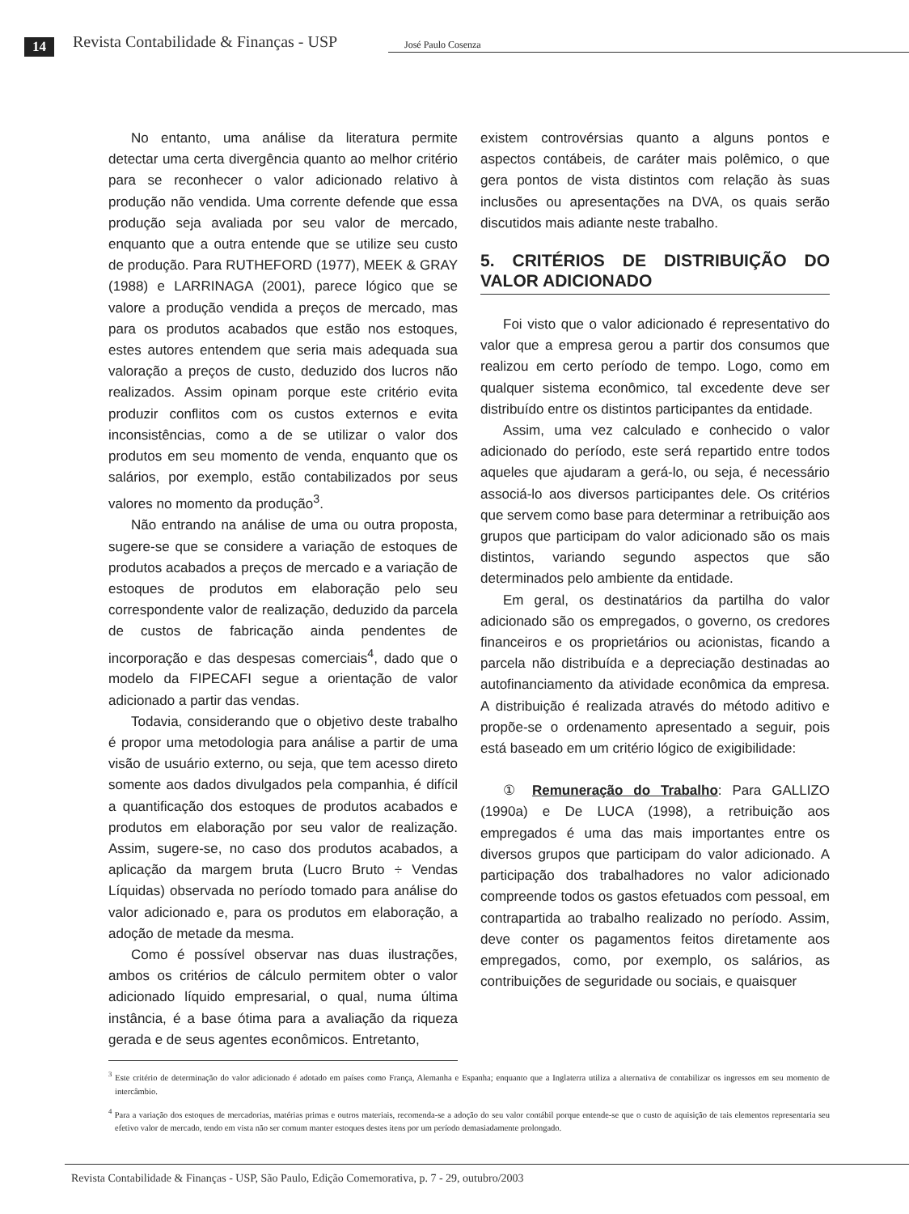14 Revista Contabilidade & Finanças - USP José Paulo Cosenza
No entanto, uma análise da literatura permite detectar uma certa divergência quanto ao melhor critério para se reconhecer o valor adicionado relativo à produção não vendida. Uma corrente defende que essa produção seja avaliada por seu valor de mercado, enquanto que a outra entende que se utilize seu custo de produção. Para RUTHEFORD (1977), MEEK & GRAY (1988) e LARRINAGA (2001), parece lógico que se valore a produção vendida a preços de mercado, mas para os produtos acabados que estão nos estoques, estes autores entendem que seria mais adequada sua valoração a preços de custo, deduzido dos lucros não realizados. Assim opinam porque este critério evita produzir conflitos com os custos externos e evita inconsistências, como a de se utilizar o valor dos produtos em seu momento de venda, enquanto que os salários, por exemplo, estão contabilizados por seus valores no momento da produção<sup>3</sup>.
Não entrando na análise de uma ou outra proposta, sugere-se que se considere a variação de estoques de produtos acabados a preços de mercado e a variação de estoques de produtos em elaboração pelo seu correspondente valor de realização, deduzido da parcela de custos de fabricação ainda pendentes de incorporação e das despesas comerciais<sup>4</sup>, dado que o modelo da FIPECAFI segue a orientação de valor adicionado a partir das vendas.
Todavia, considerando que o objetivo deste trabalho é propor uma metodologia para análise a partir de uma visão de usuário externo, ou seja, que tem acesso direto somente aos dados divulgados pela companhia, é difícil a quantificação dos estoques de produtos acabados e produtos em elaboração por seu valor de realização. Assim, sugere-se, no caso dos produtos acabados, a aplicação da margem bruta (Lucro Bruto ÷ Vendas Líquidas) observada no período tomado para análise do valor adicionado e, para os produtos em elaboração, a adoção de metade da mesma.
Como é possível observar nas duas ilustrações, ambos os critérios de cálculo permitem obter o valor adicionado líquido empresarial, o qual, numa última instância, é a base ótima para a avaliação da riqueza gerada e de seus agentes econômicos. Entretanto,
existem controvérsias quanto a alguns pontos e aspectos contábeis, de caráter mais polêmico, o que gera pontos de vista distintos com relação às suas inclusões ou apresentações na DVA, os quais serão discutidos mais adiante neste trabalho.
5. CRITÉRIOS DE DISTRIBUIÇÃO DO VALOR ADICIONADO
Foi visto que o valor adicionado é representativo do valor que a empresa gerou a partir dos consumos que realizou em certo período de tempo. Logo, como em qualquer sistema econômico, tal excedente deve ser distribuído entre os distintos participantes da entidade.
Assim, uma vez calculado e conhecido o valor adicionado do período, este será repartido entre todos aqueles que ajudaram a gerá-lo, ou seja, é necessário associá-lo aos diversos participantes dele. Os critérios que servem como base para determinar a retribuição aos grupos que participam do valor adicionado são os mais distintos, variando segundo aspectos que são determinados pelo ambiente da entidade.
Em geral, os destinatários da partilha do valor adicionado são os empregados, o governo, os credores financeiros e os proprietários ou acionistas, ficando a parcela não distribuída e a depreciação destinadas ao autofinanciamento da atividade econômica da empresa. A distribuição é realizada através do método aditivo e propõe-se o ordenamento apresentado a seguir, pois está baseado em um critério lógico de exigibilidade:
① Remuneração do Trabalho: Para GALLIZO (1990a) e De LUCA (1998), a retribuição aos empregados é uma das mais importantes entre os diversos grupos que participam do valor adicionado. A participação dos trabalhadores no valor adicionado compreende todos os gastos efetuados com pessoal, em contrapartida ao trabalho realizado no período. Assim, deve conter os pagamentos feitos diretamente aos empregados, como, por exemplo, os salários, as contribuições de seguridade ou sociais, e quaisquer
<sup>3</sup> Este critério de determinação do valor adicionado é adotado em países como França, Alemanha e Espanha; enquanto que a Inglaterra utiliza a alternativa de contabilizar os ingressos em seu momento de intercâmbio.
<sup>4</sup> Para a variação dos estoques de mercadorias, matérias primas e outros materiais, recomenda-se a adoção do seu valor contábil porque entende-se que o custo de aquisição de tais elementos representaria seu efetivo valor de mercado, tendo em vista não ser comum manter estoques destes itens por um período demasiadamente prolongado.
Revista Contabilidade & Finanças - USP, São Paulo, Edição Comemorativa, p. 7 - 29, outubro/2003